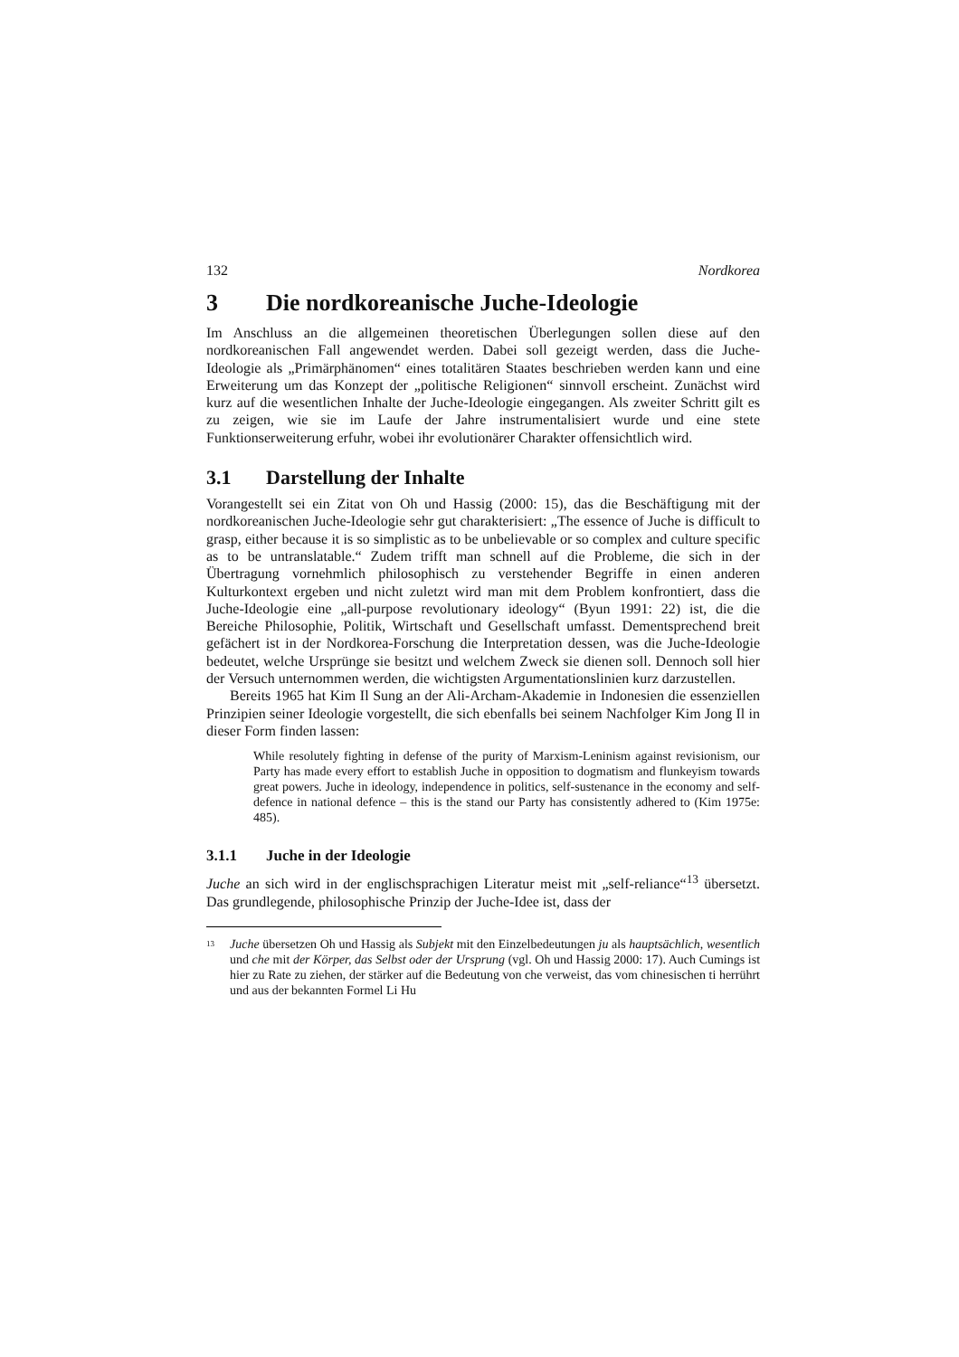132 Nordkorea
3 Die nordkoreanische Juche-Ideologie
Im Anschluss an die allgemeinen theoretischen Überlegungen sollen diese auf den nordkoreanischen Fall angewendet werden. Dabei soll gezeigt werden, dass die Juche-Ideologie als „Primärphänomen“ eines totalitären Staates beschrieben werden kann und eine Erweiterung um das Konzept der „politische Religionen“ sinnvoll erscheint. Zunächst wird kurz auf die wesentlichen Inhalte der Juche-Ideologie eingegangen. Als zweiter Schritt gilt es zu zeigen, wie sie im Laufe der Jahre instrumentalisiert wurde und eine stete Funktionserweiterung erfuhr, wobei ihr evolutionärer Charakter offensichtlich wird.
3.1 Darstellung der Inhalte
Vorangestellt sei ein Zitat von Oh und Hassig (2000: 15), das die Beschäftigung mit der nordkoreanischen Juche-Ideologie sehr gut charakterisiert: „The essence of Juche is difficult to grasp, either because it is so simplistic as to be unbelievable or so complex and culture specific as to be untranslatable.“ Zudem trifft man schnell auf die Probleme, die sich in der Übertragung vornehmlich philosophisch zu verstehender Begriffe in einen anderen Kulturkontext ergeben und nicht zuletzt wird man mit dem Problem konfrontiert, dass die Juche-Ideologie eine „all-purpose revolutionary ideology“ (Byun 1991: 22) ist, die die Bereiche Philosophie, Politik, Wirtschaft und Gesellschaft umfasst. Dementsprechend breit gefächert ist in der Nordkorea-Forschung die Interpretation dessen, was die Juche-Ideologie bedeutet, welche Ursprünge sie besitzt und welchem Zweck sie dienen soll. Dennoch soll hier der Versuch unternommen werden, die wichtigsten Argumentationslinien kurz darzustellen.
Bereits 1965 hat Kim Il Sung an der Ali-Archam-Akademie in Indonesien die essenziellen Prinzipien seiner Ideologie vorgestellt, die sich ebenfalls bei seinem Nachfolger Kim Jong Il in dieser Form finden lassen:
While resolutely fighting in defense of the purity of Marxism-Leninism against revisionism, our Party has made every effort to establish Juche in opposition to dogmatism and flunkeyism towards great powers. Juche in ideology, independence in politics, self-sustenance in the economy and self-defence in national defence – this is the stand our Party has consistently adhered to (Kim 1975e: 485).
3.1.1 Juche in der Ideologie
Juche an sich wird in der englischsprachigen Literatur meist mit „self-reliance“<sup>13</sup> übersetzt. Das grundlegende, philosophische Prinzip der Juche-Idee ist, dass der
<sup>13</sup> Juche übersetzen Oh und Hassig als Subjekt mit den Einzelbedeutungen ju als hauptsächlich, wesentlich und che mit der Körper, das Selbst oder der Ursprung (vgl. Oh und Hassig 2000: 17). Auch Cumings ist hier zu Rate zu ziehen, der stärker auf die Bedeutung von che verweist, das vom chinesischen ti herrührt und aus der bekannten Formel Li Hu